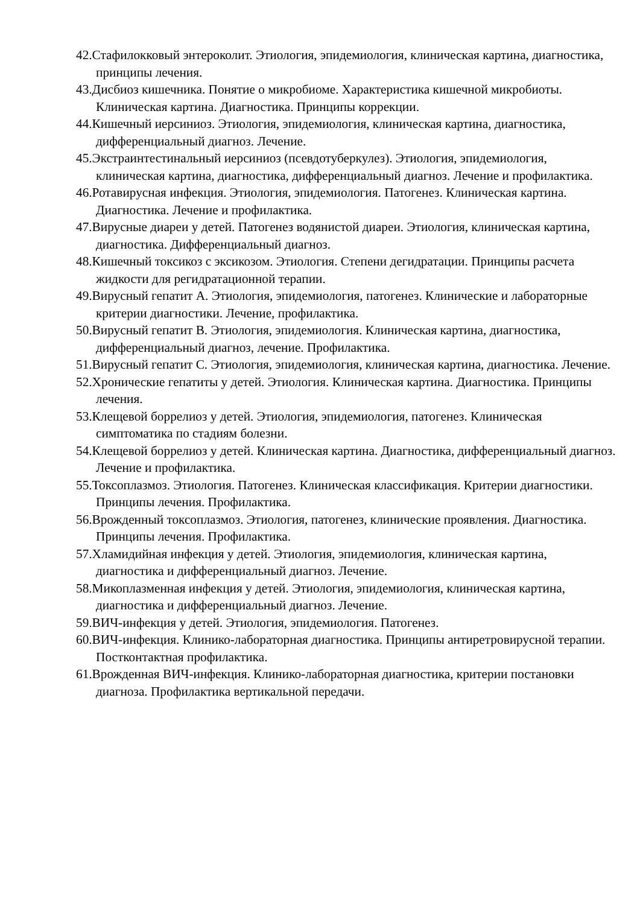42.Стафилокковый энтероколит. Этиология, эпидемиология, клиническая картина, диагностика, принципы лечения.
43.Дисбиоз кишечника. Понятие о микробиоме. Характеристика кишечной микробиоты. Клиническая картина. Диагностика. Принципы коррекции.
44.Кишечный иерсиниоз. Этиология, эпидемиология, клиническая картина, диагностика, дифференциальный диагноз. Лечение.
45.Экстраинтестинальный иерсиниоз (псевдотуберкулез). Этиология, эпидемиология, клиническая картина, диагностика, дифференциальный диагноз. Лечение и профилактика.
46.Ротавирусная инфекция. Этиология, эпидемиология. Патогенез. Клиническая картина. Диагностика. Лечение и профилактика.
47.Вирусные диареи у детей. Патогенез водянистой диареи. Этиология, клиническая картина, диагностика. Дифференциальный диагноз.
48.Кишечный токсикоз с эксикозом. Этиология. Степени дегидратации. Принципы расчета жидкости для регидратационной терапии.
49.Вирусный гепатит А. Этиология, эпидемиология, патогенез. Клинические и лабораторные критерии диагностики. Лечение, профилактика.
50.Вирусный гепатит В. Этиология, эпидемиология. Клиническая картина, диагностика, дифференциальный диагноз, лечение. Профилактика.
51.Вирусный гепатит С. Этиология, эпидемиология, клиническая картина, диагностика. Лечение.
52.Хронические гепатиты у детей. Этиология. Клиническая картина. Диагностика. Принципы лечения.
53.Клещевой боррелиоз у детей. Этиология, эпидемиология, патогенез. Клиническая симптоматика по стадиям болезни.
54.Клещевой боррелиоз у детей. Клиническая картина. Диагностика, дифференциальный диагноз. Лечение и профилактика.
55.Токсоплазмоз. Этиология. Патогенез. Клиническая классификация. Критерии диагностики. Принципы лечения. Профилактика.
56.Врожденный токсоплазмоз. Этиология, патогенез, клинические проявления. Диагностика. Принципы лечения. Профилактика.
57.Хламидийная инфекция у детей. Этиология, эпидемиология, клиническая картина, диагностика и дифференциальный диагноз. Лечение.
58.Микоплазменная инфекция у детей. Этиология, эпидемиология, клиническая картина, диагностика и дифференциальный диагноз. Лечение.
59.ВИЧ-инфекция у детей. Этиология, эпидемиология. Патогенез.
60.ВИЧ-инфекция. Клинико-лабораторная диагностика. Принципы антиретровирусной терапии. Постконтактная профилактика.
61.Врожденная ВИЧ-инфекция. Клинико-лабораторная диагностика, критерии постановки диагноза. Профилактика вертикальной передачи.